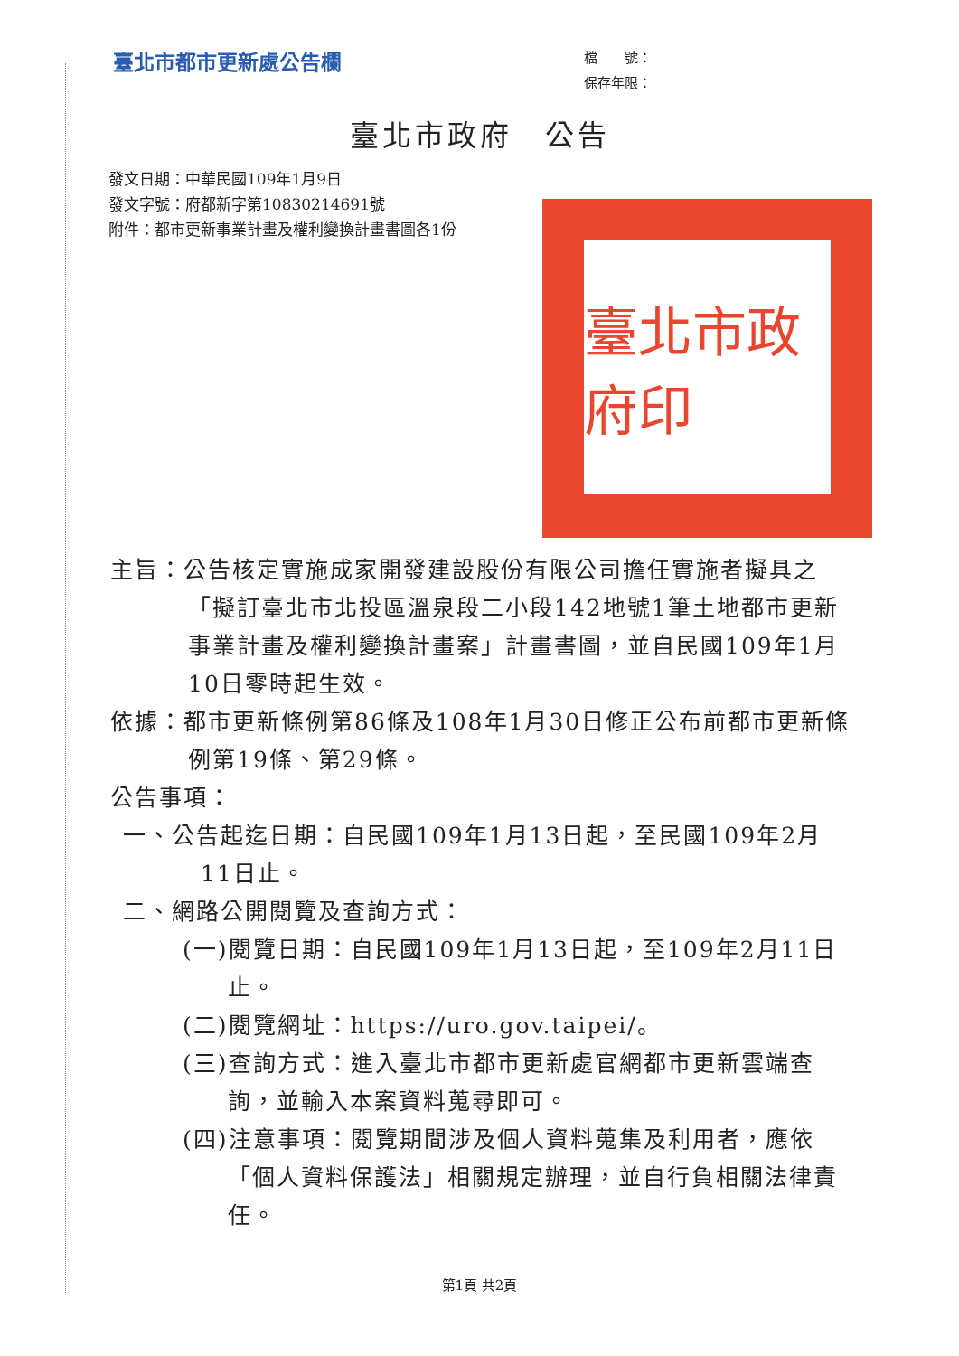臺北市都市更新處公告欄
檔　　號：
保存年限：
臺北市政府　公告
發文日期：中華民國109年1月9日
發文字號：府都新字第10830214691號
附件：都市更新事業計畫及權利變換計畫書圖各1份
臺北市政府印
主旨：公告核定實施成家開發建設股份有限公司擔任實施者擬具之「擬訂臺北市北投區溫泉段二小段142地號1筆土地都市更新事業計畫及權利變換計畫案」計畫書圖，並自民國109年1月10日零時起生效。
依據：都市更新條例第86條及108年1月30日修正公布前都市更新條例第19條、第29條。
公告事項：
一、公告起迄日期：自民國109年1月13日起，至民國109年2月11日止。
二、網路公開閱覽及查詢方式：
(一)閱覽日期：自民國109年1月13日起，至109年2月11日止。
(二)閱覽網址：https://uro.gov.taipei/。
(三)查詢方式：進入臺北市都市更新處官網都市更新雲端查詢，並輸入本案資料蒐尋即可。
(四)注意事項：閱覽期間涉及個人資料蒐集及利用者，應依「個人資料保護法」相關規定辦理，並自行負相關法律責任。
第1頁 共2頁